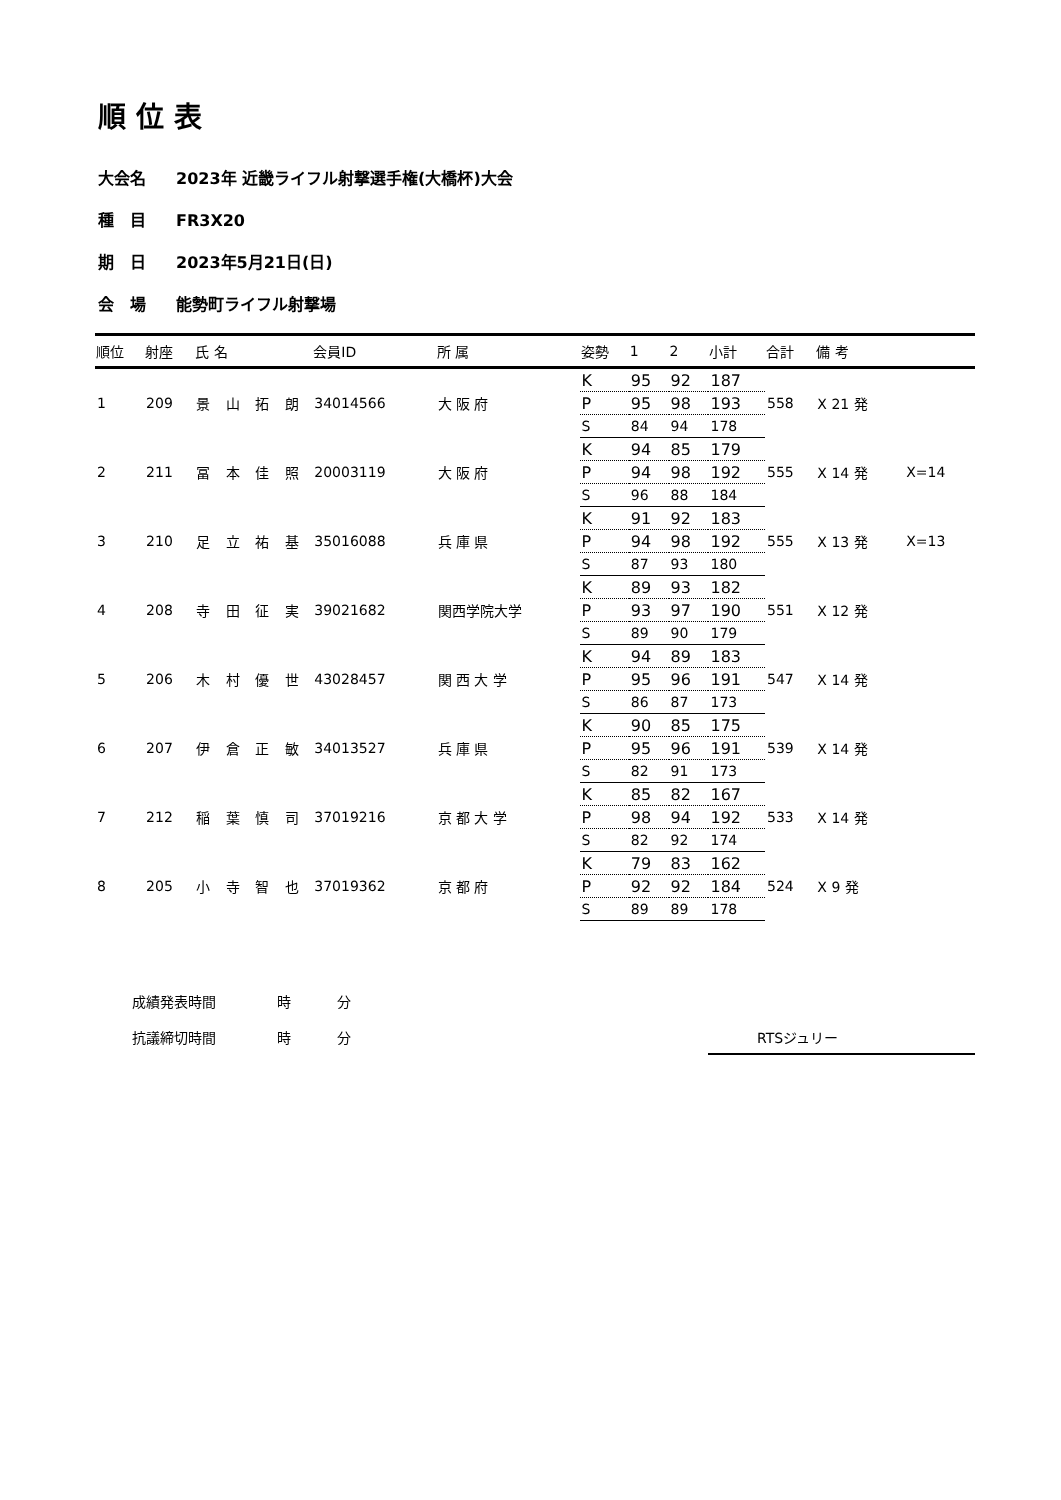順位表
大会名 2023年 近畿ライフル射撃選手権(大橋杯)大会
種　目 FR3X20
期　日 2023年5月21日(日)
会　場 能勢町ライフル射撃場
| 順位 | 射座 | 氏 名 | | | | 会員ID | 所 属 | 姿勢 | 1 | 2 | 小計 | 合計 | 備 考 | |
| --- | --- | --- | --- | --- | --- | --- | --- | --- | --- | --- | --- | --- | --- | --- |
| 1 | 209 | 景 | 山 | 拓 | 朗 | 34014566 | 大 阪 府 | K | 95 | 92 | 187 | 558 | X 21 発 | |
| | | | | | | | | P | 95 | 98 | 193 | | | |
| | | | | | | | | S | 84 | 94 | 178 | | | |
| 2 | 211 | 冨 | 本 | 佳 | 照 | 20003119 | 大 阪 府 | K | 94 | 85 | 179 | 555 | X 14 発 | X=14 |
| | | | | | | | | P | 94 | 98 | 192 | | | |
| | | | | | | | | S | 96 | 88 | 184 | | | |
| 3 | 210 | 足 | 立 | 祐 | 基 | 35016088 | 兵 庫 県 | K | 91 | 92 | 183 | 555 | X 13 発 | X=13 |
| | | | | | | | | P | 94 | 98 | 192 | | | |
| | | | | | | | | S | 87 | 93 | 180 | | | |
| 4 | 208 | 寺 | 田 | 征 | 実 | 39021682 | 関西学院大学 | K | 89 | 93 | 182 | 551 | X 12 発 | |
| | | | | | | | | P | 93 | 97 | 190 | | | |
| | | | | | | | | S | 89 | 90 | 179 | | | |
| 5 | 206 | 木 | 村 | 優 | 世 | 43028457 | 関 西 大 学 | K | 94 | 89 | 183 | 547 | X 14 発 | |
| | | | | | | | | P | 95 | 96 | 191 | | | |
| | | | | | | | | S | 86 | 87 | 173 | | | |
| 6 | 207 | 伊 | 倉 | 正 | 敏 | 34013527 | 兵 庫 県 | K | 90 | 85 | 175 | 539 | X 14 発 | |
| | | | | | | | | P | 95 | 96 | 191 | | | |
| | | | | | | | | S | 82 | 91 | 173 | | | |
| 7 | 212 | 稲 | 葉 | 慎 | 司 | 37019216 | 京 都 大 学 | K | 85 | 82 | 167 | 533 | X 14 発 | |
| | | | | | | | | P | 98 | 94 | 192 | | | |
| | | | | | | | | S | 82 | 92 | 174 | | | |
| 8 | 205 | 小 | 寺 | 智 | 也 | 37019362 | 京 都 府 | K | 79 | 83 | 162 | 524 | X 9 発 | |
| | | | | | | | | P | 92 | 92 | 184 | | | |
| | | | | | | | | S | 89 | 89 | 178 | | | |
成績発表時間 時 分
抗議締切時間 時 分 RTSジュリー